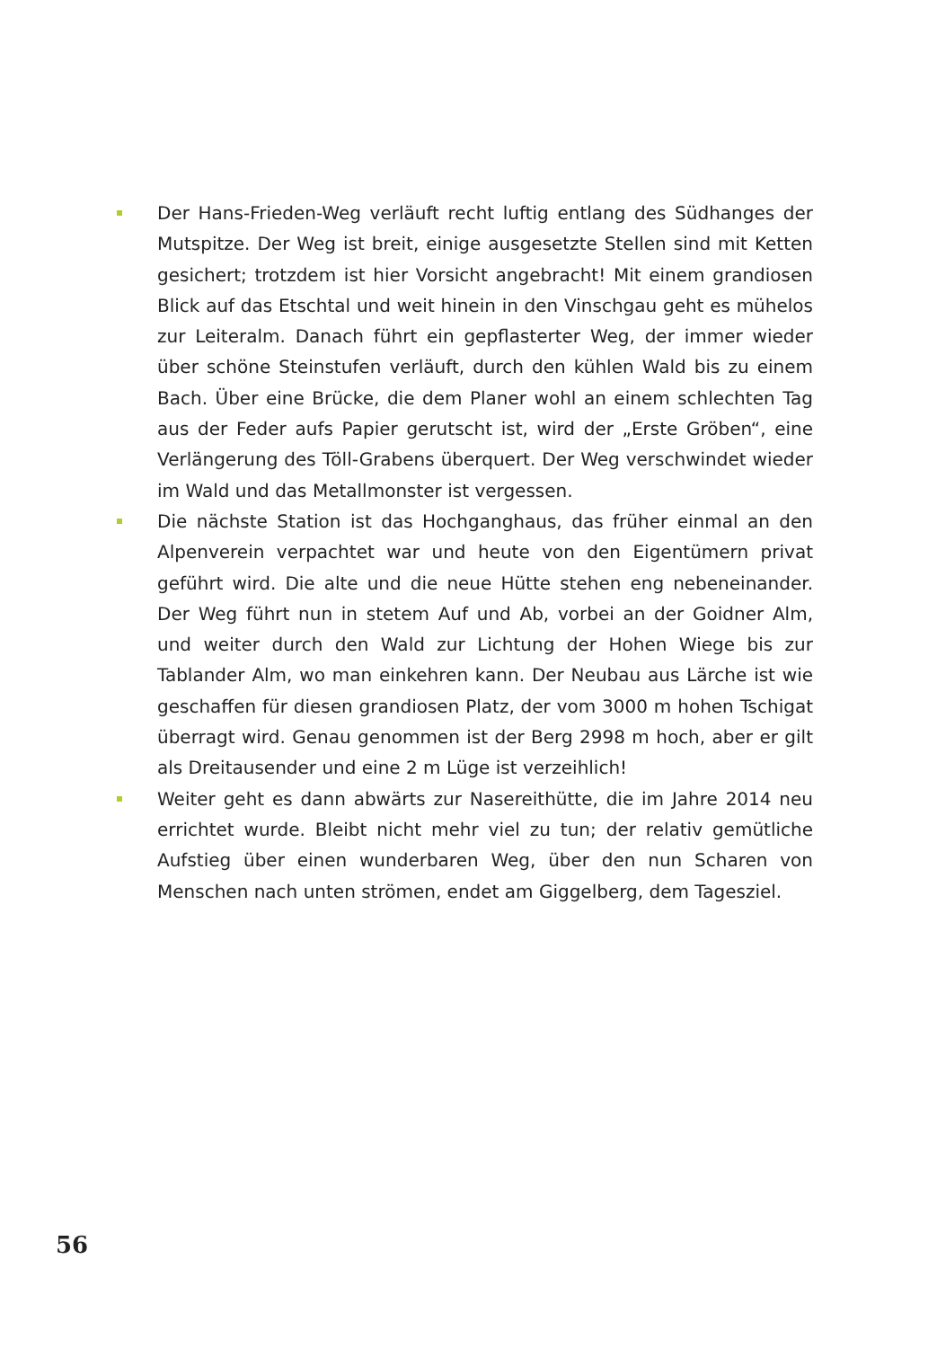Der Hans-Frieden-Weg verläuft recht luftig entlang des Südhanges der Mutspitze. Der Weg ist breit, einige ausgesetzte Stellen sind mit Ketten gesichert; trotzdem ist hier Vorsicht angebracht! Mit einem grandiosen Blick auf das Etschtal und weit hinein in den Vinschgau geht es mühelos zur Leiteralm. Danach führt ein gepflasterter Weg, der immer wieder über schöne Steinstufen verläuft, durch den kühlen Wald bis zu einem Bach. Über eine Brücke, die dem Planer wohl an einem schlechten Tag aus der Feder aufs Papier gerutscht ist, wird der „Erste Gröben“, eine Verlängerung des Töll-Grabens überquert. Der Weg verschwindet wieder im Wald und das Metallmonster ist vergessen.
Die nächste Station ist das Hochganghaus, das früher einmal an den Alpenverein verpachtet war und heute von den Eigentümern privat geführt wird. Die alte und die neue Hütte stehen eng nebeneinander. Der Weg führt nun in stetem Auf und Ab, vorbei an der Goidner Alm, und weiter durch den Wald zur Lichtung der Hohen Wiege bis zur Tablander Alm, wo man einkehren kann. Der Neubau aus Lärche ist wie geschaffen für diesen grandiosen Platz, der vom 3000 m hohen Tschigat überragt wird. Genau genommen ist der Berg 2998 m hoch, aber er gilt als Dreitausender und eine 2 m Lüge ist verzeihlich!
Weiter geht es dann abwärts zur Nasereithütte, die im Jahre 2014 neu errichtet wurde. Bleibt nicht mehr viel zu tun; der relativ gemütliche Aufstieg über einen wunderbaren Weg, über den nun Scharen von Menschen nach unten strömen, endet am Giggelberg, dem Tagesziel.
56